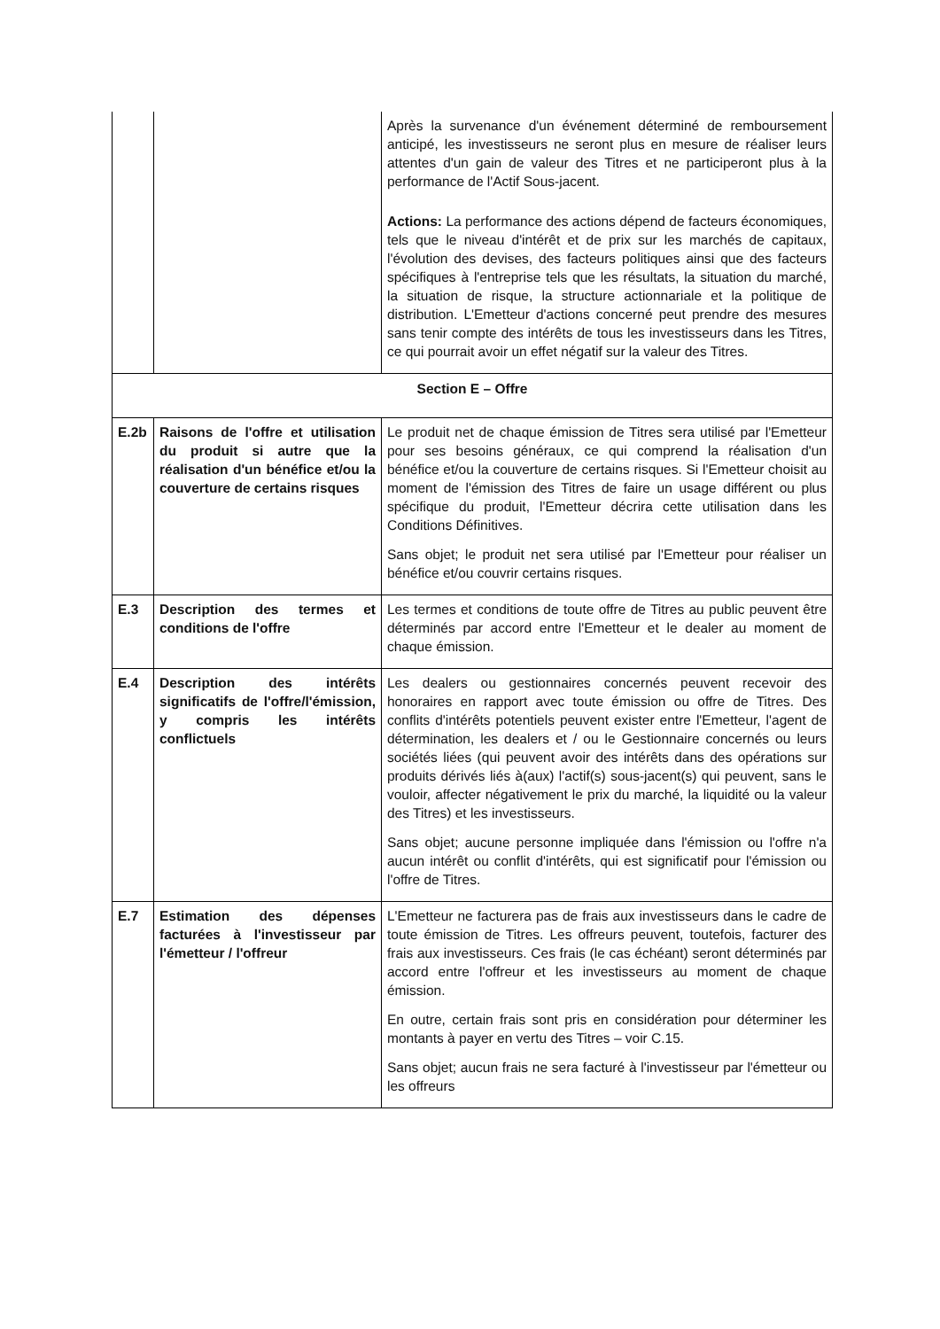| | | Après la survenance d'un événement déterminé de remboursement anticipé, les investisseurs ne seront plus en mesure de réaliser leurs attentes d'un gain de valeur des Titres et ne participeront plus à la performance de l'Actif Sous-jacent. Actions: La performance des actions dépend de facteurs économiques, tels que le niveau d'intérêt et de prix sur les marchés de capitaux, l'évolution des devises, des facteurs politiques ainsi que des facteurs spécifiques à l'entreprise tels que les résultats, la situation du marché, la situation de risque, la structure actionnariale et la politique de distribution. L'Emetteur d'actions concerné peut prendre des mesures sans tenir compte des intérêts de tous les investisseurs dans les Titres, ce qui pourrait avoir un effet négatif sur la valeur des Titres. |
| Section E – Offre | | |
| E.2b | Raisons de l'offre et utilisation du produit si autre que la réalisation d'un bénéfice et/ou la couverture de certains risques | Le produit net de chaque émission de Titres sera utilisé par l'Emetteur pour ses besoins généraux, ce qui comprend la réalisation d'un bénéfice et/ou la couverture de certains risques. Si l'Emetteur choisit au moment de l'émission des Titres de faire un usage différent ou plus spécifique du produit, l'Emetteur décrira cette utilisation dans les Conditions Définitives. Sans objet; le produit net sera utilisé par l'Emetteur pour réaliser un bénéfice et/ou couvrir certains risques. |
| E.3 | Description des termes et conditions de l'offre | Les termes et conditions de toute offre de Titres au public peuvent être déterminés par accord entre l'Emetteur et le dealer au moment de chaque émission. |
| E.4 | Description des intérêts significatifs de l'offre/l'émission, y compris les intérêts conflictuels | Les dealers ou gestionnaires concernés peuvent recevoir des honoraires en rapport avec toute émission ou offre de Titres. Des conflits d'intérêts potentiels peuvent exister entre l'Emetteur, l'agent de détermination, les dealers et / ou le Gestionnaire concernés ou leurs sociétés liées (qui peuvent avoir des intérêts dans des opérations sur produits dérivés liés à(aux) l'actif(s) sous-jacent(s) qui peuvent, sans le vouloir, affecter négativement le prix du marché, la liquidité ou la valeur des Titres) et les investisseurs. Sans objet; aucune personne impliquée dans l'émission ou l'offre n'a aucun intérêt ou conflit d'intérêts, qui est significatif pour l'émission ou l'offre de Titres. |
| E.7 | Estimation des dépenses facturées à l'investisseur par l'émetteur / l'offreur | L'Emetteur ne facturera pas de frais aux investisseurs dans le cadre de toute émission de Titres. Les offreurs peuvent, toutefois, facturer des frais aux investisseurs. Ces frais (le cas échéant) seront déterminés par accord entre l'offreur et les investisseurs au moment de chaque émission. En outre, certain frais sont pris en considération pour déterminer les montants à payer en vertu des Titres – voir C.15. Sans objet; aucun frais ne sera facturé à l'investisseur par l'émetteur ou les offreurs |